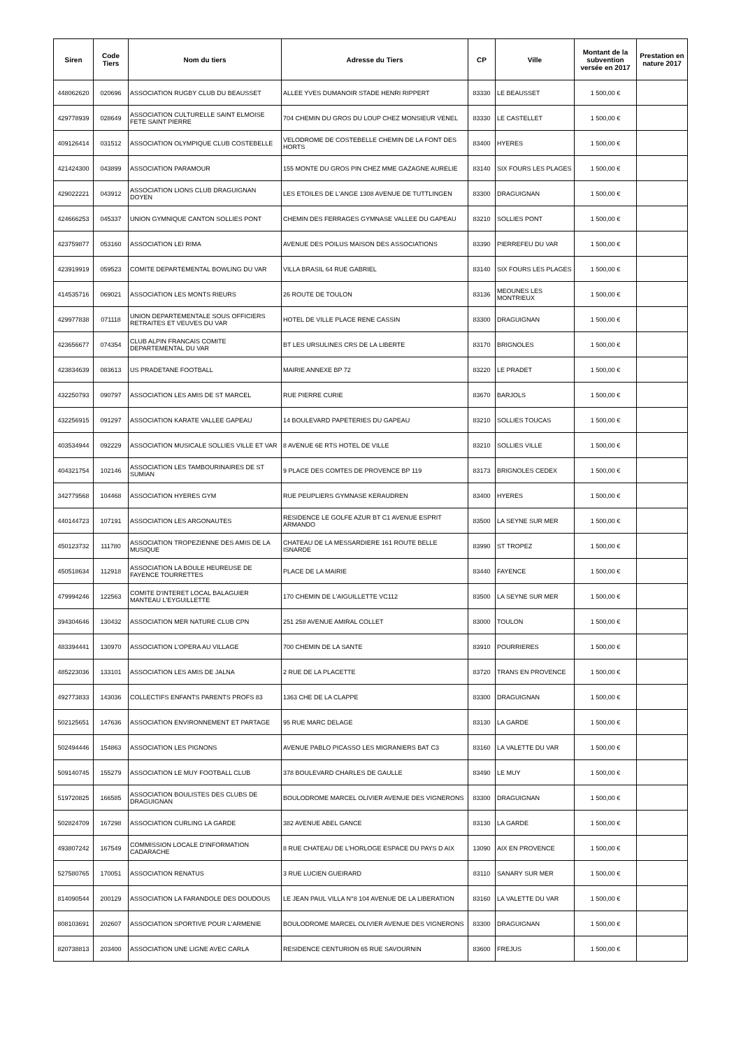| Siren | Code Tiers | Nom du tiers | Adresse du Tiers | CP | Ville | Montant de la subvention versée en 2017 | Prestation en nature 2017 |
| --- | --- | --- | --- | --- | --- | --- | --- |
| 448062620 | 020696 | ASSOCIATION RUGBY CLUB DU BEAUSSET | ALLEE YVES DUMANOIR STADE HENRI RIPPERT | 83330 | LE BEAUSSET | 1 500,00 € | |
| 429778939 | 028649 | ASSOCIATION CULTURELLE SAINT ELMOISE FETE SAINT PIERRE | 704 CHEMIN DU GROS DU LOUP CHEZ MONSIEUR VENEL | 83330 | LE CASTELLET | 1 500,00 € | |
| 409126414 | 031512 | ASSOCIATION OLYMPIQUE CLUB COSTEBELLE | VELODROME DE COSTEBELLE CHEMIN DE LA FONT DES HORTS | 83400 | HYERES | 1 500,00 € | |
| 421424300 | 043899 | ASSOCIATION PARAMOUR | 155 MONTE DU GROS PIN CHEZ MME GAZAGNE AURELIE | 83140 | SIX FOURS LES PLAGES | 1 500,00 € | |
| 429022221 | 043912 | ASSOCIATION LIONS CLUB DRAGUIGNAN DOYEN | LES ETOILES DE L'ANGE 1308 AVENUE DE TUTTLINGEN | 83300 | DRAGUIGNAN | 1 500,00 € | |
| 424666253 | 045337 | UNION GYMNIQUE CANTON SOLLIES PONT | CHEMIN DES FERRAGES GYMNASE VALLEE DU GAPEAU | 83210 | SOLLIES PONT | 1 500,00 € | |
| 423759877 | 053160 | ASSOCIATION LEI RIMA | AVENUE DES POILUS MAISON DES ASSOCIATIONS | 83390 | PIERREFEU DU VAR | 1 500,00 € | |
| 423919919 | 059523 | COMITE DEPARTEMENTAL BOWLING DU VAR | VILLA BRASIL 64 RUE GABRIEL | 83140 | SIX FOURS LES PLAGES | 1 500,00 € | |
| 414535716 | 069021 | ASSOCIATION LES MONTS RIEURS | 26 ROUTE DE TOULON | 83136 | MEOUNES LES MONTRIEUX | 1 500,00 € | |
| 429977838 | 071118 | UNION DEPARTEMENTALE SOUS OFFICIERS RETRAITES ET VEUVES DU VAR | HOTEL DE VILLE PLACE RENE CASSIN | 83300 | DRAGUIGNAN | 1 500,00 € | |
| 423656677 | 074354 | CLUB ALPIN FRANCAIS COMITE DEPARTEMENTAL DU VAR | BT LES URSULINES CRS DE LA LIBERTE | 83170 | BRIGNOLES | 1 500,00 € | |
| 423834639 | 083613 | US PRADETANE FOOTBALL | MAIRIE ANNEXE BP 72 | 83220 | LE PRADET | 1 500,00 € | |
| 432250793 | 090797 | ASSOCIATION LES AMIS DE ST MARCEL | RUE PIERRE CURIE | 83670 | BARJOLS | 1 500,00 € | |
| 432256915 | 091297 | ASSOCIATION KARATE VALLEE GAPEAU | 14 BOULEVARD PAPETERIES DU GAPEAU | 83210 | SOLLIES TOUCAS | 1 500,00 € | |
| 403534944 | 092229 | ASSOCIATION MUSICALE SOLLIES VILLE ET VAR | 8 AVENUE 6E RTS HOTEL DE VILLE | 83210 | SOLLIES VILLE | 1 500,00 € | |
| 404321754 | 102146 | ASSOCIATION LES TAMBOURINAIRES DE ST SUMIAN | 9 PLACE DES COMTES DE PROVENCE BP 119 | 83173 | BRIGNOLES CEDEX | 1 500,00 € | |
| 342779568 | 104468 | ASSOCIATION HYERES GYM | RUE PEUPLIERS GYMNASE KERAUDREN | 83400 | HYERES | 1 500,00 € | |
| 440144723 | 107191 | ASSOCIATION LES ARGONAUTES | RESIDENCE LE GOLFE AZUR BT C1 AVENUE ESPRIT ARMANDO | 83500 | LA SEYNE SUR MER | 1 500,00 € | |
| 450123732 | 111780 | ASSOCIATION TROPEZIENNE DES AMIS DE LA MUSIQUE | CHATEAU DE LA MESSARDIERE 161 ROUTE BELLE ISNARDE | 83990 | ST TROPEZ | 1 500,00 € | |
| 450518634 | 112918 | ASSOCIATION LA BOULE HEUREUSE DE FAYENCE TOURRETTES | PLACE DE LA MAIRIE | 83440 | FAYENCE | 1 500,00 € | |
| 479994246 | 122563 | COMITE D'INTERET LOCAL BALAGUIER MANTEAU L'EYGUILLETTE | 170 CHEMIN DE L'AIGUILLETTE VC112 | 83500 | LA SEYNE SUR MER | 1 500,00 € | |
| 394304646 | 130432 | ASSOCIATION MER NATURE CLUB CPN | 251 258 AVENUE AMIRAL COLLET | 83000 | TOULON | 1 500,00 € | |
| 483394441 | 130970 | ASSOCIATION L'OPERA AU VILLAGE | 700 CHEMIN DE LA SANTE | 83910 | POURRIERES | 1 500,00 € | |
| 485223036 | 133101 | ASSOCIATION LES AMIS DE JALNA | 2 RUE DE LA PLACETTE | 83720 | TRANS EN PROVENCE | 1 500,00 € | |
| 492773833 | 143036 | COLLECTIFS ENFANTS PARENTS PROFS 83 | 1363 CHE DE LA CLAPPE | 83300 | DRAGUIGNAN | 1 500,00 € | |
| 502125651 | 147636 | ASSOCIATION ENVIRONNEMENT ET PARTAGE | 95 RUE MARC DELAGE | 83130 | LA GARDE | 1 500,00 € | |
| 502494446 | 154863 | ASSOCIATION LES PIGNONS | AVENUE PABLO PICASSO LES MIGRANIERS BAT C3 | 83160 | LA VALETTE DU VAR | 1 500,00 € | |
| 509140745 | 155279 | ASSOCIATION LE MUY FOOTBALL CLUB | 378 BOULEVARD CHARLES DE GAULLE | 83490 | LE MUY | 1 500,00 € | |
| 519720825 | 166585 | ASSOCIATION BOULISTES DES CLUBS DE DRAGUIGNAN | BOULODROME MARCEL OLIVIER AVENUE DES VIGNERONS | 83300 | DRAGUIGNAN | 1 500,00 € | |
| 502824709 | 167298 | ASSOCIATION CURLING LA GARDE | 382 AVENUE ABEL GANCE | 83130 | LA GARDE | 1 500,00 € | |
| 493807242 | 167549 | COMMISSION LOCALE D'INFORMATION CADARACHE | 8 RUE CHATEAU DE L'HORLOGE ESPACE DU PAYS D AIX | 13090 | AIX EN PROVENCE | 1 500,00 € | |
| 527580765 | 170051 | ASSOCIATION RENATUS | 3 RUE LUCIEN GUEIRARD | 83110 | SANARY SUR MER | 1 500,00 € | |
| 814090544 | 200129 | ASSOCIATION LA FARANDOLE DES DOUDOUS | LE JEAN PAUL VILLA N°8 104 AVENUE DE LA LIBERATION | 83160 | LA VALETTE DU VAR | 1 500,00 € | |
| 808103691 | 202607 | ASSOCIATION SPORTIVE POUR L'ARMENIE | BOULODROME MARCEL OLIVIER AVENUE DES VIGNERONS | 83300 | DRAGUIGNAN | 1 500,00 € | |
| 820738813 | 203400 | ASSOCIATION UNE LIGNE AVEC CARLA | RESIDENCE CENTURION 65 RUE SAVOURNIN | 83600 | FREJUS | 1 500,00 € | |